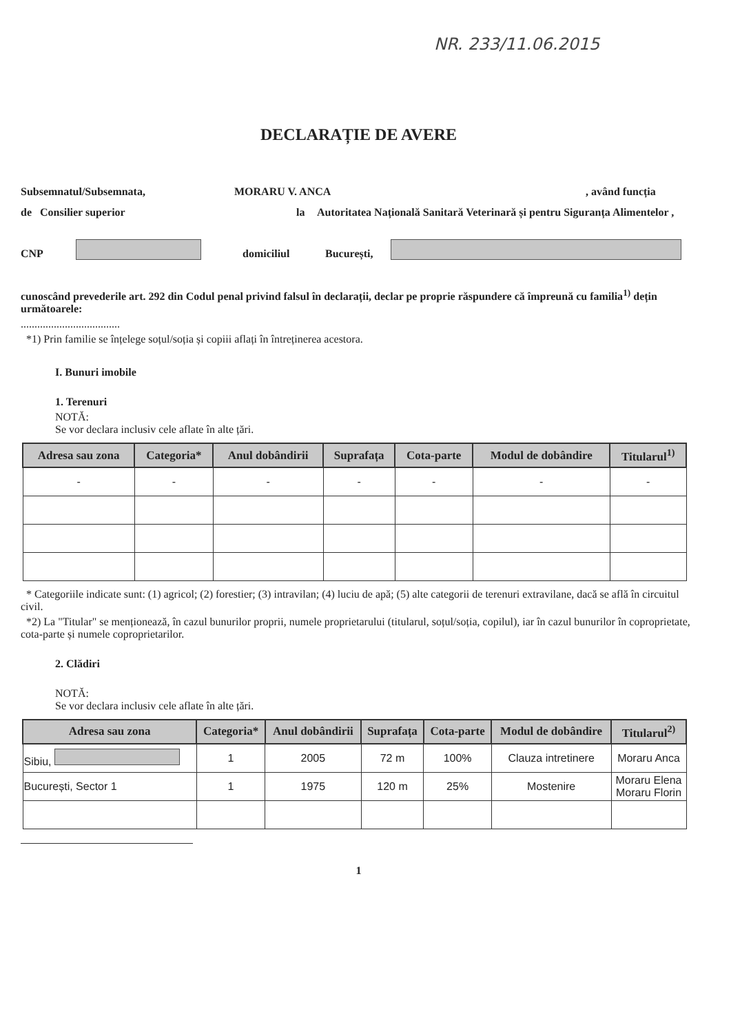NR. 233/11.06.2015
DECLARAȚIE DE AVERE
Subsemnatul/Subsemnata, MORARU V. ANCA, având funcția
de Consilier superior la Autoritatea Națională Sanitară Veterinară și pentru Siguranța Alimentelor ,
CNP domiciliul București,
cunoscând prevederile art. 292 din Codul penal privind falsul în declarații, declar pe proprie răspundere că împreună cu familia<sup>1)</sup> dețin următoarele:
....................................
*1) Prin familie se înțelege soțul/soția și copiii aflați în întreținerea acestora.
I. Bunuri imobile
1. Terenuri
NOTĂ:
Se vor declara inclusiv cele aflate în alte țări.
| Adresa sau zona | Categoria* | Anul dobândirii | Suprafața | Cota-parte | Modul de dobândire | Titularul<sup>1)</sup> |
| --- | --- | --- | --- | --- | --- | --- |
| - | - | - | - | - | - | - |
* Categoriile indicate sunt: (1) agricol; (2) forestier; (3) intravilan; (4) luciu de apă; (5) alte categorii de terenuri extravilane, dacă se află în circuitul civil.
*2) La "Titular" se menționează, în cazul bunurilor proprii, numele proprietarului (titularul, soțul/soția, copilul), iar în cazul bunurilor în coproprietate, cota-parte și numele coproprietarilor.
2. Clădiri
NOTĂ:
Se vor declara inclusiv cele aflate în alte țări.
| Adresa sau zona | Categoria* | Anul dobândirii | Suprafața | Cota-parte | Modul de dobândire | Titularul<sup>2)</sup> |
| --- | --- | --- | --- | --- | --- | --- |
| Sibiu, | 1 | 2005 | 72 m | 100% | Clauza intretinere | Moraru Anca |
| București, Sector 1 | 1 | 1975 | 120 m | 25% | Mostenire | Moraru Elena Moraru Florin |
1